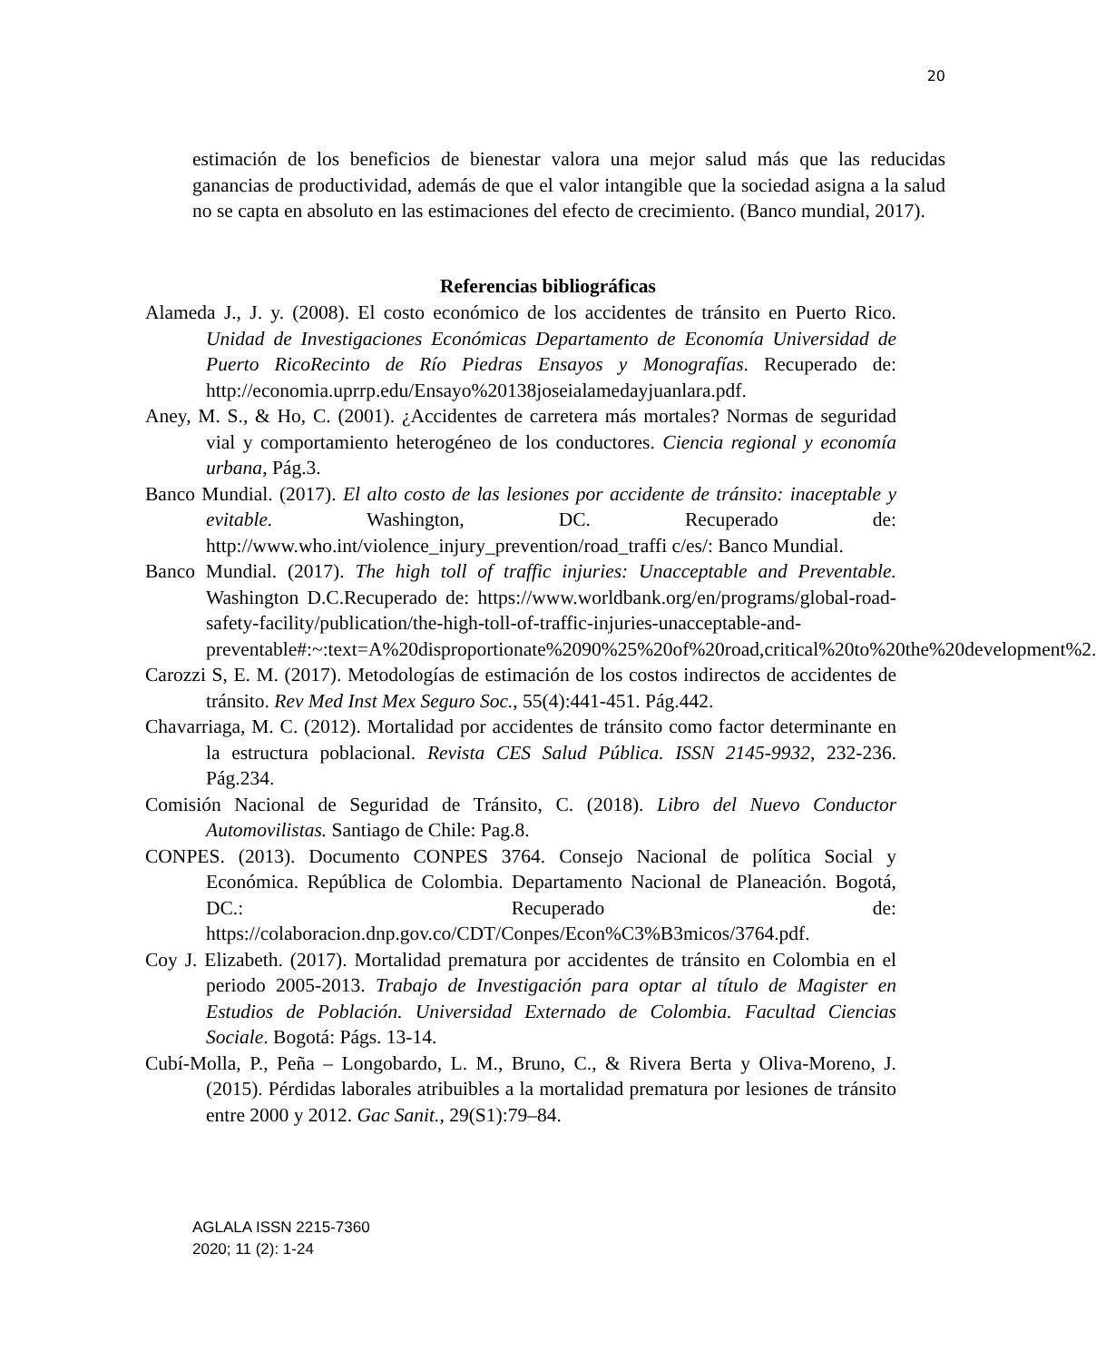20
estimación de los beneficios de bienestar valora una mejor salud más que las reducidas ganancias de productividad, además de que el valor intangible que la sociedad asigna a la salud no se capta en absoluto en las estimaciones del efecto de crecimiento. (Banco mundial, 2017).
Referencias bibliográficas
Alameda J., J. y. (2008). El costo económico de los accidentes de tránsito en Puerto Rico. Unidad de Investigaciones Económicas Departamento de Economía Universidad de Puerto RicoRecinto de Río Piedras Ensayos y Monografías. Recuperado de: http://economia.uprrp.edu/Ensayo%20138joseialamedayjuanlara.pdf.
Aney, M. S., & Ho, C. (2001). ¿Accidentes de carretera más mortales? Normas de seguridad vial y comportamiento heterogéneo de los conductores. Ciencia regional y economía urbana, Pág.3.
Banco Mundial. (2017). El alto costo de las lesiones por accidente de tránsito: inaceptable y evitable. Washington, DC. Recuperado de: http://www.who.int/violence_injury_prevention/road_traffi c/es/: Banco Mundial.
Banco Mundial. (2017). The high toll of traffic injuries: Unacceptable and Preventable. Washington D.C.Recuperado de: https://www.worldbank.org/en/programs/global-road-safety-facility/publication/the-high-toll-of-traffic-injuries-unacceptable-and-preventable#:~:text=A%20disproportionate%2090%25%20of%20road,critical%20to%20the%20development%2.
Carozzi S, E. M. (2017). Metodologías de estimación de los costos indirectos de accidentes de tránsito. Rev Med Inst Mex Seguro Soc., 55(4):441-451. Pág.442.
Chavarriaga, M. C. (2012). Mortalidad por accidentes de tránsito como factor determinante en la estructura poblacional. Revista CES Salud Pública. ISSN 2145-9932, 232-236. Pág.234.
Comisión Nacional de Seguridad de Tránsito, C. (2018). Libro del Nuevo Conductor Automovilistas. Santiago de Chile: Pag.8.
CONPES. (2013). Documento CONPES 3764. Consejo Nacional de política Social y Económica. República de Colombia. Departamento Nacional de Planeación. Bogotá, DC.: Recuperado de: https://colaboracion.dnp.gov.co/CDT/Conpes/Econ%C3%B3micos/3764.pdf.
Coy J. Elizabeth. (2017). Mortalidad prematura por accidentes de tránsito en Colombia en el periodo 2005-2013. Trabajo de Investigación para optar al título de Magister en Estudios de Población. Universidad Externado de Colombia. Facultad Ciencias Sociale. Bogotá: Págs. 13-14.
Cubí-Molla, P., Peña – Longobardo, L. M., Bruno, C., & Rivera Berta y Oliva-Moreno, J. (2015). Pérdidas laborales atribuibles a la mortalidad prematura por lesiones de tránsito entre 2000 y 2012. Gac Sanit., 29(S1):79–84.
AGLALA ISSN 2215-7360
2020; 11 (2): 1-24